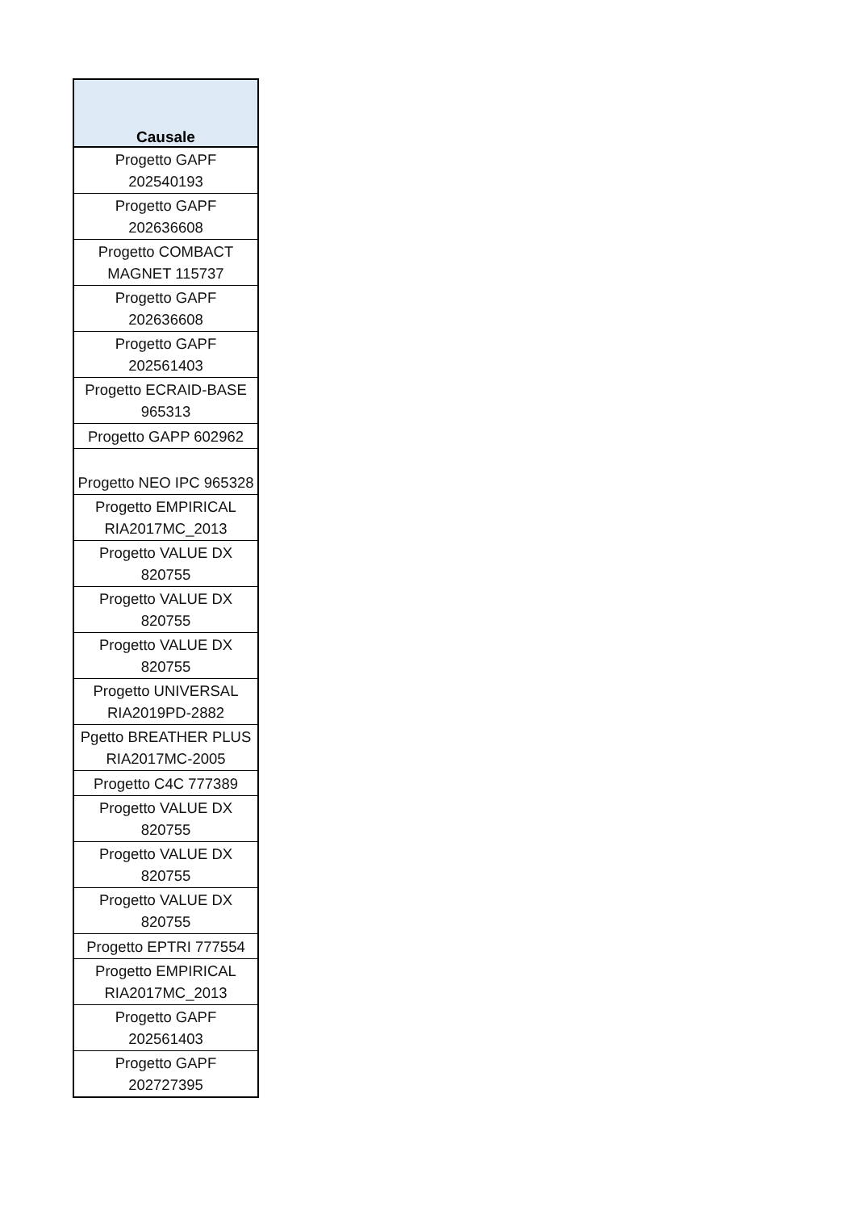| Causale |
| --- |
| Progetto GAPF 202540193 |
| Progetto GAPF 202636608 |
| Progetto COMBACT MAGNET 115737 |
| Progetto GAPF 202636608 |
| Progetto GAPF 202561403 |
| Progetto ECRAID-BASE 965313 |
| Progetto GAPP 602962 |
| Progetto NEO IPC 965328 |
| Progetto EMPIRICAL RIA2017MC_2013 |
| Progetto VALUE DX 820755 |
| Progetto VALUE DX 820755 |
| Progetto VALUE DX 820755 |
| Progetto UNIVERSAL RIA2019PD-2882 |
| Pgetto BREATHER PLUS RIA2017MC-2005 |
| Progetto C4C 777389 |
| Progetto VALUE DX 820755 |
| Progetto VALUE DX 820755 |
| Progetto VALUE DX 820755 |
| Progetto EPTRI 777554 |
| Progetto EMPIRICAL RIA2017MC_2013 |
| Progetto GAPF 202561403 |
| Progetto GAPF 202727395 |